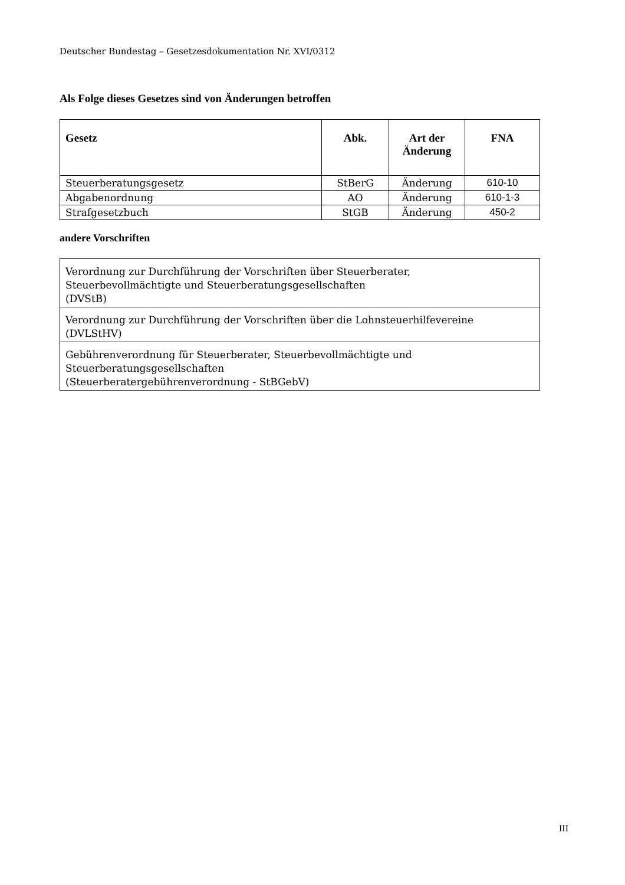Deutscher Bundestag – Gesetzesdokumentation Nr. XVI/0312
Als Folge dieses Gesetzes sind von Änderungen betroffen
| Gesetz | Abk. | Art der Änderung | FNA |
| --- | --- | --- | --- |
| Steuerberatungsgesetz | StBerG | Änderung | 610-10 |
| Abgabenordnung | AO | Änderung | 610-1-3 |
| Strafgesetzbuch | StGB | Änderung | 450-2 |
andere Vorschriften
| Verordnung zur Durchführung der Vorschriften über Steuerberater, Steuerbevollmächtigte und Steuerberatungsgesellschaften (DVStB) |
| Verordnung zur Durchführung der Vorschriften über die Lohnsteuerhilfevereine (DVLStHV) |
| Gebührenverordnung für Steuerberater, Steuerbevollmächtigte und Steuerberatungsgesellschaften (Steuerberatergebührenverordnung - StBGebV) |
III